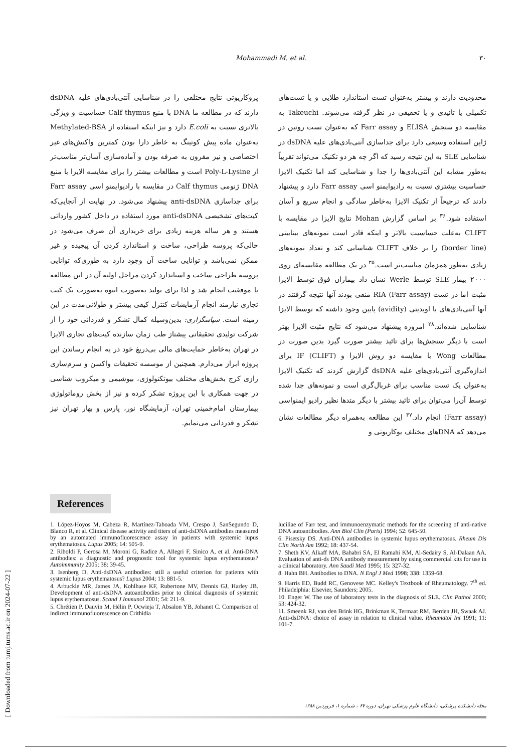Mohammadi M. et al. ۳۰
محدودیت دارند و بیشتر به‌عنوان تست استاندارد طلایی و یا تست‌های تکمیلی یا تائیدی و یا تحقیقی در نظر گرفته می‌شوند. Takeuchi به مقایسه دو سنجش ELISA و Farr assay که به‌عنوان تست روتین در ژاپن استفاده وسیعی دارد برای جداسازی آنتی‌بادی‌های علیه dsDNA در شناسایی SLE به این نتیجه رسید که اگر چه هر دو تکنیک می‌تواند تقریباً به‌طور مشابه این آنتی‌بادی‌ها را جدا و شناسایی کند اما تکنیک الایزا حساسیت بیشتری نسبت به رادیوایمنو اسی Farr assay دارد و پیشنهاد دادند که ترجیحاً از تکنیک الایزا به‌خاطر سادگی و انجام سریع و آسان استفاده شود.<sup>۳۶</sup> بر اساس گزارش Mohan نتایج الایزا در مقایسه با CLIFT به‌علت حساسیت بالاتر و اینکه قادر است نمونه‌های بینابینی (border line) را بر خلاف CLIFT شناسایی کند و تعداد نمونه‌های زیادی به‌طور همزمان مناسب‌تر است.<sup>۳۵</sup> در یک مطالعه مقایسه‌ای روی ۲۰۰۰ بیمار SLE توسط Werle نشان داد بیماران فوق توسط الایزا مثبت اما در تست RIA (Farr assay) منفی بودند آنها نتیجه گرفتند در آنها آنتی‌بادی‌های با اویدیتی (avidity) پایین وجود داشته که توسط الایزا شناسایی شده‌اند.<sup>۲۸</sup> امروزه پیشنهاد می‌شود که نتایج مثبت الایزا بهتر است با دیگر سنجش‌ها برای تائید بیشتر صورت گیرد بدین صورت در مطالعات Wong با مقایسه دو روش الایزا و IF (CLIFT) برای اندازه‌گیری آنتی‌بادی‌های علیه dsDNA گزارش کردند که تکنیک الایزا به‌عنوان یک تست مناسب برای غربال‌گری است و نمونه‌های جدا شده توسط آن‌را می‌توان برای تائید بیشتر با دیگر متدها نظیر رادیو ایمنواسی (Farr assay) انجام داد.<sup>۳۷</sup> این مطالعه به‌همراه دیگر مطالعات نشان می‌دهد که DNAهای مختلف یوکاریوتی و
پروکاریوتی نتایج مختلفی را در شناسایی آنتی‌بادی‌های علیه dsDNA دارند که در مطالعه ما DNA با منبع Calf thymus حساسیت و ویژگی بالاتری نسبت به E.coli دارد و نیز اینکه استفاده از Methylated-BSA به‌عنوان ماده پیش کوتینگ به خاطر دارا بودن کمترین واکنش‌های غیر اختصاصی و نیز مقرون به صرفه بودن و آماده‌سازی آسان‌تر مناسب‌تر از Poly-L-Lysine است و مطالعات بیشتر را برای مقایسه الایزا با منبع DNA ژنومی Calf thymus در مقایسه با رادیوایمنو اسی Farr assay برای جداسازی anti-dsDNA پیشنهاد می‌شود. در نهایت از آنجایی‌که کیت‌های تشخیصی anti-dsDNA مورد استفاده در داخل کشور وارداتی هستند و هر ساله هزینه زیادی برای خریداری آن صرف می‌شود در حالی‌که پروسه طراحی، ساخت و استاندارد کردن آن پیچیده و غیر ممکن نمی‌باشد و توانایی ساخت آن وجود دارد به طوری‌که توانایی پروسه طراحی ساخت و استاندارد کردن مراحل اولیه آن در این مطالعه با موفقیت انجام شد و لذا برای تولید به‌صورت انبوه به‌صورت یک کیت تجاری نیازمند انجام آزمایشات کنترل کیفی بیشتر و طولانی‌مدت در این زمینه است. سپاسگزاری: بدین‌وسیله کمال تشکر و قدردانی خود را از شرکت تولیدی تحقیقاتی پیشتاز طب زمان سازنده کیت‌های تجاری الایزا در تهران به‌خاطر حمایت‌های مالی بی‌دریغ خود در به انجام رساندن این پروژه ابراز می‌دارم. همچنین از موسسه تحقیقات واکسن و سرم‌سازی رازی کرج بخش‌های مختلف بیوتکنولوژی، بیوشیمی و میکروب شناسی در جهت همکاری با این پروژه تشکر کرده و نیز از بخش روماتولوژی بیمارستان امام‌خمینی تهران، آزمایشگاه نور، پارس و بهار تهران نیز تشکر و قدردانی می‌نمایم.
References
1. López-Hoyos M, Cabeza R, Martínez-Taboada VM, Crespo J, SanSegundo D, Blanco R, et al. Clinical disease activity and titers of anti-dsDNA antibodies measured by an automated immunofluorescence assay in patients with systemic lupus erythematosus. Lupus 2005; 14: 505-9.
2. Riboldi P, Gerosa M, Moroni G, Radice A, Allegri F, Sinico A, et al. Anti-DNA antibodies: a diagnostic and prognostic tool for systemic lupus erythematosus? Autoimmunity 2005; 38: 39-45.
3. Isenberg D. Anti-dsDNA antibodies: still a useful criterion for patients with systemic lupus erythematosus? Lupus 2004; 13: 881-5.
4. Arbuckle MR, James JA, Kohlhase KF, Rubertone MV, Dennis GJ, Harley JB. Development of anti-dsDNA autoantibodies prior to clinical diagnosis of systemic lupus erythematosus. Scand J Immunol 2001; 54: 211-9.
5. Chrétien P, Dauvin M, Hélin P, Ocwieja T, Absalon YB, Johanet C. Comparison of indirect immunofluorescence on Crithidia
luciliae of Farr test, and immunoenzymatic methods for the screening of anti-native DNA autoantibodies. Ann Biol Clin (Paris) 1994; 52: 645-50.
6. Pisetsky DS. Anti-DNA antibodies in systemic lupus erythematosus. Rheum Dis Clin North Am 1992; 18: 437-54.
7. Sheth KV, Alkaff MA, Bahabri SA, El Ramahi KM, Al-Sedairy S, Al-Dalaan AA. Evaluation of anti-ds DNA antibody measurement by using commercial kits for use in a clinical laboratory. Ann Saudi Med 1995; 15: 327-32.
8. Hahn BH. Antibodies to DNA. N Engl J Med 1998; 338: 1359-68.
9. Harris ED, Budd RC, Genovese MC. Kelley's Textbook of Rheumatology. 7<sup>th</sup> ed. Philadelphia: Elsevier, Saunders; 2005.
10. Enger W. The use of laboratory tests in the diagnosis of SLE. Clin Pathol 2000; 53: 424-32.
11. Smeenk RJ, van den Brink HG, Brinkman K, Termaat RM, Berden JH, Swaak AJ. Anti-dsDNA: choice of assay in relation to clinical value. Rheumatol Int 1991; 11: 101-7.
[ Downloaded from tumj.tums.ac.ir on 2024-07-22 ]
مجله دانشکده پزشکی، دانشگاه علوم پزشکی تهران، دوره ۶۷ ، شماره ۱، فروردین ۱۳۸۸